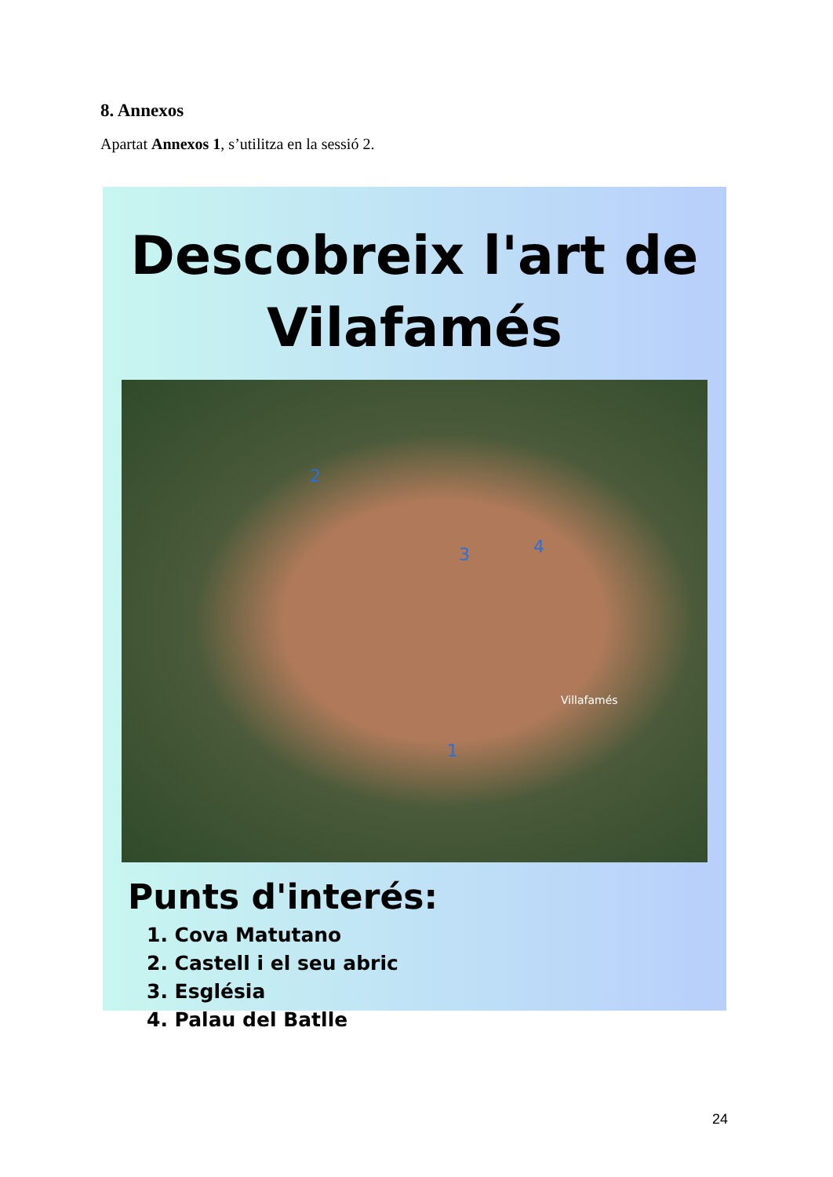8. Annexos
Apartat Annexos 1, s’utilitza en la sessió 2.
Descobreix l'art de
Vilafamés
2
3 4
1
Villafamés
Punts d'interés:
1. Cova Matutano
2. Castell i el seu abric
3. Església
4. Palau del Batlle
24